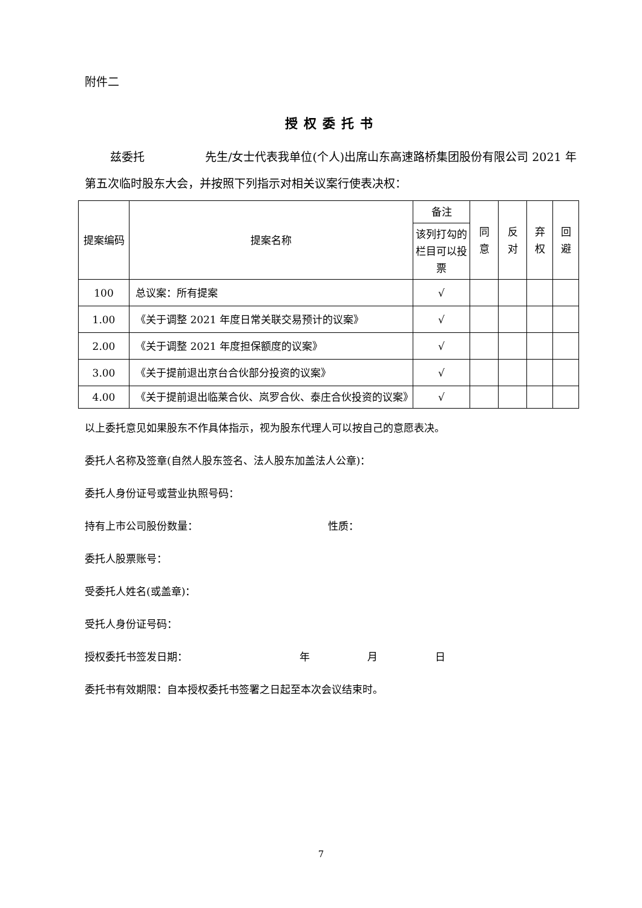附件二
授权委托书
兹委托 先生/女士代表我单位(个人)出席山东高速路桥集团股份有限公司 2021 年第五次临时股东大会，并按照下列指示对相关议案行使表决权：
| 提案编码 | 提案名称 | 备注 | 同 意 | 反 对 | 弃 权 | 回 避 |
| | | 该列打勾的栏目可以投票 | | | | |
| 100 | 总议案：所有提案 | √ | | | | |
| 1.00 | 《关于调整 2021 年度日常关联交易预计的议案》 | √ | | | | |
| 2.00 | 《关于调整 2021 年度担保额度的议案》 | √ | | | | |
| 3.00 | 《关于提前退出京台合伙部分投资的议案》 | √ | | | | |
| 4.00 | 《关于提前退出临莱合伙、岚罗合伙、泰庄合伙投资的议案》 | √ | | | | |
以上委托意见如果股东不作具体指示，视为股东代理人可以按自己的意愿表决。
委托人名称及签章(自然人股东签名、法人股东加盖法人公章)：
委托人身份证号或营业执照号码：
持有上市公司股份数量： 性质：
委托人股票账号：
受委托人姓名(或盖章)：
受托人身份证号码：
授权委托书签发日期： 年 月 日
委托书有效期限：自本授权委托书签署之日起至本次会议结束时。
7